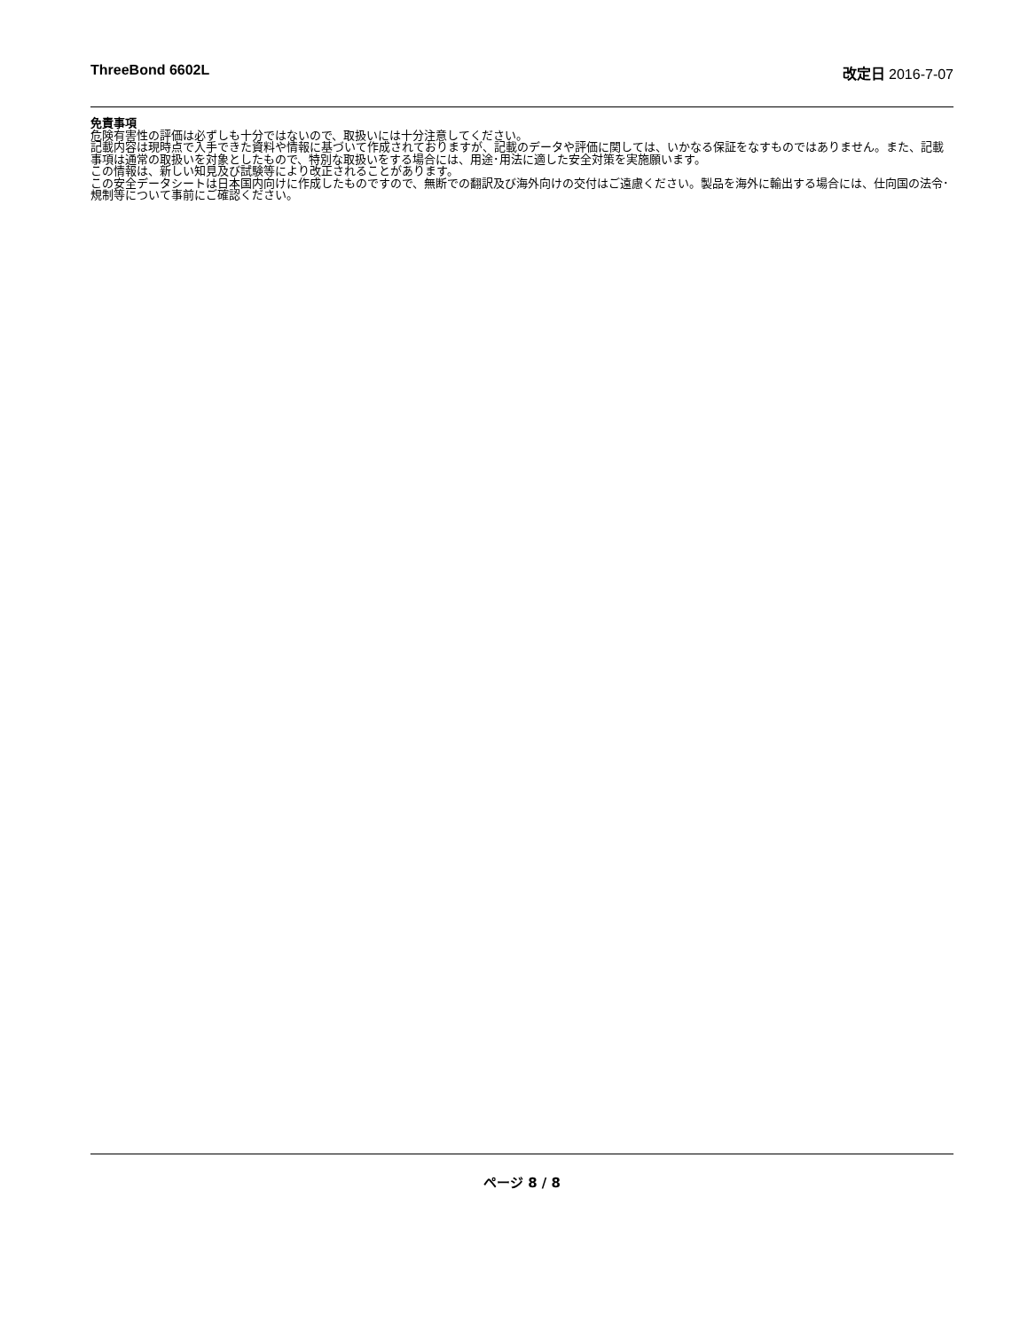ThreeBond 6602L 改定日 2016-7-07
免責事項
危険有害性の評価は必ずしも十分ではないので、取扱いには十分注意してください。
記載内容は現時点で入手できた資料や情報に基づいて作成されておりますが、記載のデータや評価に関しては、いかなる保証をなすものではありません。また、記載事項は通常の取扱いを対象としたもので、特別な取扱いをする場合には、用途･用法に適した安全対策を実施願います。
この情報は、新しい知見及び試験等により改正されることがあります。
この安全データシートは日本国内向けに作成したものですので、無断での翻訳及び海外向けの交付はご遠慮ください。製品を海外に輸出する場合には、仕向国の法令･規制等について事前にご確認ください。
ページ 8 / 8